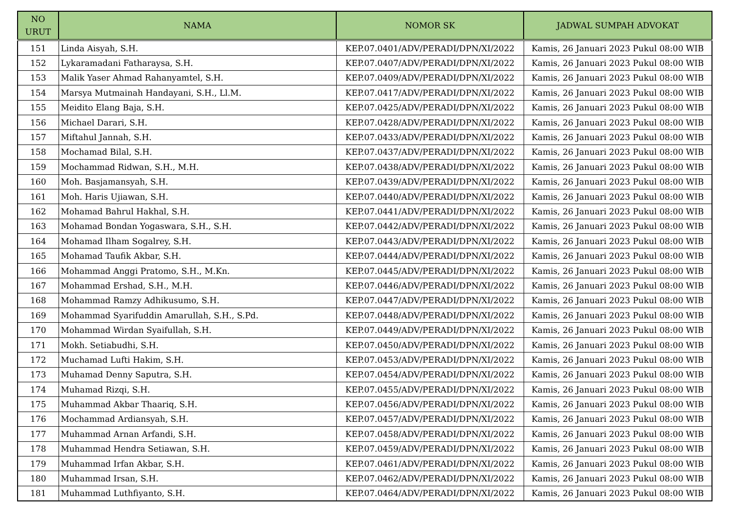| NO URUT | NAMA | NOMOR SK | JADWAL SUMPAH ADVOKAT |
| --- | --- | --- | --- |
| 151 | Linda Aisyah, S.H. | KEP.07.0401/ADV/PERADI/DPN/XI/2022 | Kamis, 26 Januari 2023 Pukul 08:00 WIB |
| 152 | Lykaramadani Fatharaysa, S.H. | KEP.07.0407/ADV/PERADI/DPN/XI/2022 | Kamis, 26 Januari 2023 Pukul 08:00 WIB |
| 153 | Malik Yaser Ahmad Rahanyamtel, S.H. | KEP.07.0409/ADV/PERADI/DPN/XI/2022 | Kamis, 26 Januari 2023 Pukul 08:00 WIB |
| 154 | Marsya Mutmainah Handayani, S.H., Ll.M. | KEP.07.0417/ADV/PERADI/DPN/XI/2022 | Kamis, 26 Januari 2023 Pukul 08:00 WIB |
| 155 | Meidito Elang Baja, S.H. | KEP.07.0425/ADV/PERADI/DPN/XI/2022 | Kamis, 26 Januari 2023 Pukul 08:00 WIB |
| 156 | Michael Darari, S.H. | KEP.07.0428/ADV/PERADI/DPN/XI/2022 | Kamis, 26 Januari 2023 Pukul 08:00 WIB |
| 157 | Miftahul Jannah, S.H. | KEP.07.0433/ADV/PERADI/DPN/XI/2022 | Kamis, 26 Januari 2023 Pukul 08:00 WIB |
| 158 | Mochamad Bilal, S.H. | KEP.07.0437/ADV/PERADI/DPN/XI/2022 | Kamis, 26 Januari 2023 Pukul 08:00 WIB |
| 159 | Mochammad Ridwan, S.H., M.H. | KEP.07.0438/ADV/PERADI/DPN/XI/2022 | Kamis, 26 Januari 2023 Pukul 08:00 WIB |
| 160 | Moh. Basjamansyah, S.H. | KEP.07.0439/ADV/PERADI/DPN/XI/2022 | Kamis, 26 Januari 2023 Pukul 08:00 WIB |
| 161 | Moh. Haris Ujiawan, S.H. | KEP.07.0440/ADV/PERADI/DPN/XI/2022 | Kamis, 26 Januari 2023 Pukul 08:00 WIB |
| 162 | Mohamad Bahrul Hakhal, S.H. | KEP.07.0441/ADV/PERADI/DPN/XI/2022 | Kamis, 26 Januari 2023 Pukul 08:00 WIB |
| 163 | Mohamad Bondan Yogaswara, S.H., S.H. | KEP.07.0442/ADV/PERADI/DPN/XI/2022 | Kamis, 26 Januari 2023 Pukul 08:00 WIB |
| 164 | Mohamad Ilham Sogalrey, S.H. | KEP.07.0443/ADV/PERADI/DPN/XI/2022 | Kamis, 26 Januari 2023 Pukul 08:00 WIB |
| 165 | Mohamad Taufik Akbar, S.H. | KEP.07.0444/ADV/PERADI/DPN/XI/2022 | Kamis, 26 Januari 2023 Pukul 08:00 WIB |
| 166 | Mohammad Anggi Pratomo, S.H., M.Kn. | KEP.07.0445/ADV/PERADI/DPN/XI/2022 | Kamis, 26 Januari 2023 Pukul 08:00 WIB |
| 167 | Mohammad Ershad, S.H., M.H. | KEP.07.0446/ADV/PERADI/DPN/XI/2022 | Kamis, 26 Januari 2023 Pukul 08:00 WIB |
| 168 | Mohammad Ramzy Adhikusumo, S.H. | KEP.07.0447/ADV/PERADI/DPN/XI/2022 | Kamis, 26 Januari 2023 Pukul 08:00 WIB |
| 169 | Mohammad Syarifuddin Amarullah, S.H., S.Pd. | KEP.07.0448/ADV/PERADI/DPN/XI/2022 | Kamis, 26 Januari 2023 Pukul 08:00 WIB |
| 170 | Mohammad Wirdan Syaifullah, S.H. | KEP.07.0449/ADV/PERADI/DPN/XI/2022 | Kamis, 26 Januari 2023 Pukul 08:00 WIB |
| 171 | Mokh. Setiabudhi, S.H. | KEP.07.0450/ADV/PERADI/DPN/XI/2022 | Kamis, 26 Januari 2023 Pukul 08:00 WIB |
| 172 | Muchamad Lufti Hakim, S.H. | KEP.07.0453/ADV/PERADI/DPN/XI/2022 | Kamis, 26 Januari 2023 Pukul 08:00 WIB |
| 173 | Muhamad Denny Saputra, S.H. | KEP.07.0454/ADV/PERADI/DPN/XI/2022 | Kamis, 26 Januari 2023 Pukul 08:00 WIB |
| 174 | Muhamad Rizqi, S.H. | KEP.07.0455/ADV/PERADI/DPN/XI/2022 | Kamis, 26 Januari 2023 Pukul 08:00 WIB |
| 175 | Muhammad Akbar Thaariq, S.H. | KEP.07.0456/ADV/PERADI/DPN/XI/2022 | Kamis, 26 Januari 2023 Pukul 08:00 WIB |
| 176 | Mochammad Ardiansyah, S.H. | KEP.07.0457/ADV/PERADI/DPN/XI/2022 | Kamis, 26 Januari 2023 Pukul 08:00 WIB |
| 177 | Muhammad Arnan Arfandi, S.H. | KEP.07.0458/ADV/PERADI/DPN/XI/2022 | Kamis, 26 Januari 2023 Pukul 08:00 WIB |
| 178 | Muhammad Hendra Setiawan, S.H. | KEP.07.0459/ADV/PERADI/DPN/XI/2022 | Kamis, 26 Januari 2023 Pukul 08:00 WIB |
| 179 | Muhammad Irfan Akbar, S.H. | KEP.07.0461/ADV/PERADI/DPN/XI/2022 | Kamis, 26 Januari 2023 Pukul 08:00 WIB |
| 180 | Muhammad Irsan, S.H. | KEP.07.0462/ADV/PERADI/DPN/XI/2022 | Kamis, 26 Januari 2023 Pukul 08:00 WIB |
| 181 | Muhammad Luthfiyanto, S.H. | KEP.07.0464/ADV/PERADI/DPN/XI/2022 | Kamis, 26 Januari 2023 Pukul 08:00 WIB |